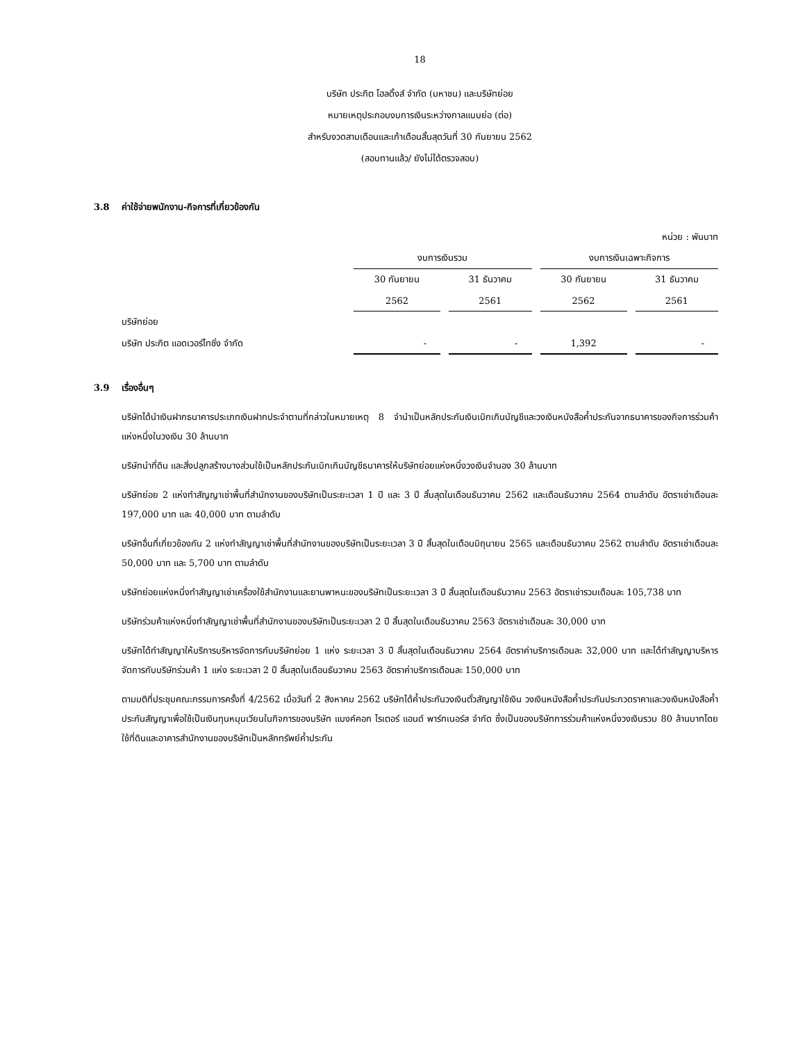18
บริษัท ประกิต โฮลดิ้งส์ จำกัด (มหาชน) และบริษัทย่อย
หมายเหตุประกอบงบการเงินระหว่างกาลแบบย่อ (ต่อ)
สำหรับงวดสามเดือนและเก้าเดือนสิ้นสุดวันที่ 30 กันยายน 2562
(สอบทานแล้ว/ ยังไม่ได้ตรวจสอบ)
3.8 ค่าใช้จ่ายพนักงาน-กิจการที่เกี่ยวข้องกัน
| หน่วย : พันบาท | | | | | | | |
| | งบการเงินรวม | | | | งบการเงินเฉพาะกิจการ | | |
| | 30 กันยายน | | 31 ธันวาคม | | 30 กันยายน | | 31 ธันวาคม |
| | 2562 | | 2561 | | 2562 | | 2561 |
| บริษัทย่อย | | | | | | | |
| บริษัท ประกิต แอดเวอร์ไทซิ่ง จำกัด | - | | - | | 1,392 | | - |
3.9 เรื่องอื่นๆ
บริษัทได้นำเงินฝากธนาคารประเภทเงินฝากประจำตามที่กล่าวในหมายเหตุ 8 จำนำเป็นหลักประกันเงินเบิกเกินบัญชีและวงเงินหนังสือค้ำประกันจากธนาคารของกิจการร่วมค้าแห่งหนึ่งในวงเงิน 30 ล้านบาท
บริษัทนำที่ดิน และสิ่งปลูกสร้างบางส่วนใช้เป็นหลักประกันเบิกเกินบัญชีธนาคารให้บริษัทย่อยแห่งหนึ่งวงเงินจำนอง 30 ล้านบาท
บริษัทย่อย 2 แห่งทำสัญญาเช่าพื้นที่สำนักงานของบริษัทเป็นระยะเวลา 1 ปี และ 3 ปี สิ้นสุดในเดือนธันวาคม 2562 และเดือนธันวาคม 2564 ตามลำดับ อัตราเช่าเดือนละ 197,000 บาท และ 40,000 บาท ตามลำดับ
บริษัทอื่นที่เกี่ยวข้องกัน 2 แห่งทำสัญญาเช่าพื้นที่สำนักงานของบริษัทเป็นระยะเวลา 3 ปี สิ้นสุดในเดือนมิถุนายน 2565 และเดือนธันวาคม 2562 ตามลำดับ อัตราเช่าเดือนละ 50,000 บาท และ 5,700 บาท ตามลำดับ
บริษัทย่อยแห่งหนึ่งทำสัญญาเช่าเครื่องใช้สำนักงานและยานพาหนะของบริษัทเป็นระยะเวลา 3 ปี สิ้นสุดในเดือนธันวาคม 2563 อัตราเช่ารวมเดือนละ 105,738 บาท
บริษัทร่วมค้าแห่งหนึ่งทำสัญญาเช่าพื้นที่สำนักงานของบริษัทเป็นระยะเวลา 2 ปี สิ้นสุดในเดือนธันวาคม 2563 อัตราเช่าเดือนละ 30,000 บาท
บริษัทได้ทำสัญญาให้บริการบริหารจัดการกับบริษัทย่อย 1 แห่ง ระยะเวลา 3 ปี สิ้นสุดในเดือนธันวาคม 2564 อัตราค่าบริการเดือนละ 32,000 บาท และได้ทำสัญญาบริหารจัดการกับบริษัทร่วมค้า 1 แห่ง ระยะเวลา 2 ปี สิ้นสุดในเดือนธันวาคม 2563 อัตราค่าบริการเดือนละ 150,000 บาท
ตามมติที่ประชุมคณะกรรมการครั้งที่ 4/2562 เมื่อวันที่ 2 สิงหาคม 2562 บริษัทได้ค้ำประกันวงเงินตั๋วสัญญาใช้เงิน วงเงินหนังสือค้ำประกันประกวดราคาและวงเงินหนังสือค้ำประกันสัญญาเพื่อใช้เป็นเงินทุนหมุนเวียนในกิจการของบริษัท แบงค์คอก ไรเตอร์ แอนด์ พาร์ทเนอร์ส จำกัด ซึ่งเป็นของบริษัทการร่วมค้าแห่งหนึ่งวงเงินรวม 80 ล้านบาทโดยใช้ที่ดินและอาคารสำนักงานของบริษัทเป็นหลักทรัพย์ค้ำประกัน